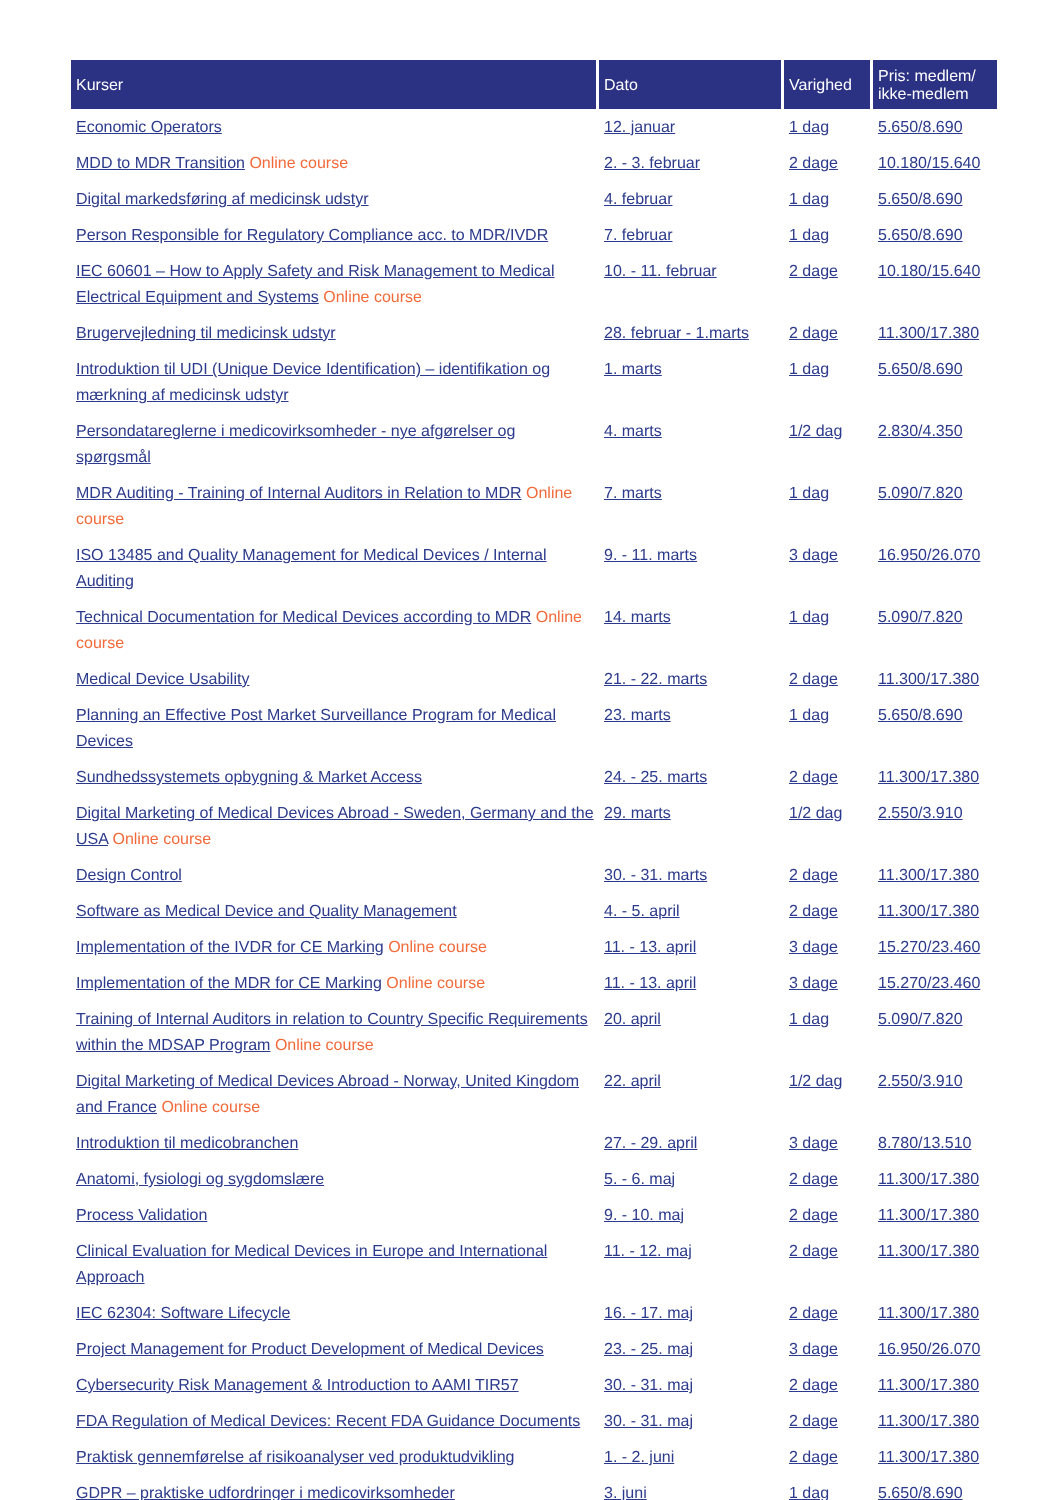| Kurser | Dato | Varighed | Pris: medlem/ ikke-medlem |
| --- | --- | --- | --- |
| Economic Operators | 12. januar | 1 dag | 5.650/8.690 |
| MDD to MDR Transition Online course | 2. - 3. februar | 2 dage | 10.180/15.640 |
| Digital markedsføring af medicinsk udstyr | 4. februar | 1 dag | 5.650/8.690 |
| Person Responsible for Regulatory Compliance acc. to MDR/IVDR | 7. februar | 1 dag | 5.650/8.690 |
| IEC 60601 – How to Apply Safety and Risk Management to Medical Electrical Equipment and Systems Online course | 10. - 11. februar | 2 dage | 10.180/15.640 |
| Brugervejledning til medicinsk udstyr | 28. februar - 1.marts | 2 dage | 11.300/17.380 |
| Introduktion til UDI (Unique Device Identification) – identifikation og mærkning af medicinsk udstyr | 1. marts | 1 dag | 5.650/8.690 |
| Persondatareglerne i medicovirksomheder - nye afgørelser og spørgsmål | 4. marts | 1/2 dag | 2.830/4.350 |
| MDR Auditing - Training of Internal Auditors in Relation to MDR Online course | 7. marts | 1 dag | 5.090/7.820 |
| ISO 13485 and Quality Management for Medical Devices / Internal Auditing | 9. - 11. marts | 3 dage | 16.950/26.070 |
| Technical Documentation for Medical Devices according to MDR Online course | 14. marts | 1 dag | 5.090/7.820 |
| Medical Device Usability | 21. - 22. marts | 2 dage | 11.300/17.380 |
| Planning an Effective Post Market Surveillance Program for Medical Devices | 23. marts | 1 dag | 5.650/8.690 |
| Sundhedssystemets opbygning & Market Access | 24. - 25. marts | 2 dage | 11.300/17.380 |
| Digital Marketing of Medical Devices Abroad - Sweden, Germany and the USA Online course | 29. marts | 1/2 dag | 2.550/3.910 |
| Design Control | 30. - 31. marts | 2 dage | 11.300/17.380 |
| Software as Medical Device and Quality Management | 4. - 5. april | 2 dage | 11.300/17.380 |
| Implementation of the IVDR for CE Marking Online course | 11. - 13. april | 3 dage | 15.270/23.460 |
| Implementation of the MDR for CE Marking Online course | 11. - 13. april | 3 dage | 15.270/23.460 |
| Training of Internal Auditors in relation to Country Specific Requirements within the MDSAP Program Online course | 20. april | 1 dag | 5.090/7.820 |
| Digital Marketing of Medical Devices Abroad - Norway, United Kingdom and France Online course | 22. april | 1/2 dag | 2.550/3.910 |
| Introduktion til medicobranchen | 27. - 29. april | 3 dage | 8.780/13.510 |
| Anatomi, fysiologi og sygdomslære | 5. - 6. maj | 2 dage | 11.300/17.380 |
| Process Validation | 9. - 10. maj | 2 dage | 11.300/17.380 |
| Clinical Evaluation for Medical Devices in Europe and International Approach | 11. - 12. maj | 2 dage | 11.300/17.380 |
| IEC 62304: Software Lifecycle | 16. - 17. maj | 2 dage | 11.300/17.380 |
| Project Management for Product Development of Medical Devices | 23. - 25. maj | 3 dage | 16.950/26.070 |
| Cybersecurity Risk Management & Introduction to AAMI TIR57 | 30. - 31. maj | 2 dage | 11.300/17.380 |
| FDA Regulation of Medical Devices: Recent FDA Guidance Documents | 30. - 31. maj | 2 dage | 11.300/17.380 |
| Praktisk gennemførelse af risikoanalyser ved produktudvikling | 1. - 2. juni | 2 dage | 11.300/17.380 |
| GDPR – praktiske udfordringer i medicovirksomheder | 3. juni | 1 dag | 5.650/8.690 |